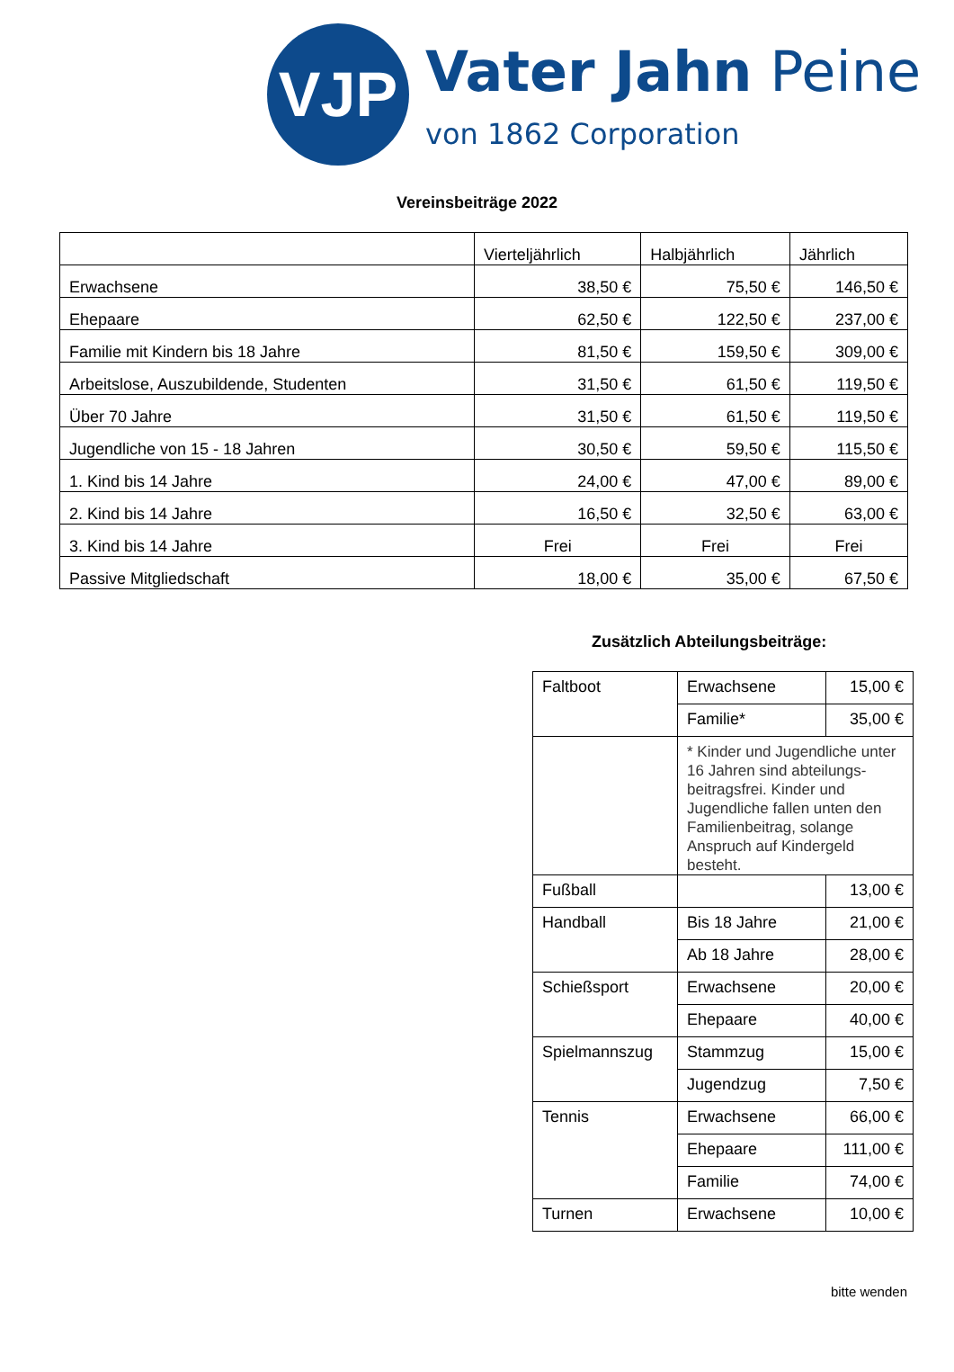VJP
Vater Jahn Peine
von 1862 Corporation
Vereinsbeiträge 2022
| | Vierteljährlich | Halbjährlich | Jährlich |
| --- | --- | --- | --- |
| Erwachsene | 38,50 € | 75,50 € | 146,50 € |
| Ehepaare | 62,50 € | 122,50 € | 237,00 € |
| Familie mit Kindern bis 18 Jahre | 81,50 € | 159,50 € | 309,00 € |
| Arbeitslose, Auszubildende, Studenten | 31,50 € | 61,50 € | 119,50 € |
| Über 70 Jahre | 31,50 € | 61,50 € | 119,50 € |
| Jugendliche von 15 - 18 Jahren | 30,50 € | 59,50 € | 115,50 € |
| 1. Kind bis 14 Jahre | 24,00 € | 47,00 € | 89,00 € |
| 2. Kind bis 14 Jahre | 16,50 € | 32,50 € | 63,00 € |
| 3. Kind bis 14 Jahre | Frei | Frei | Frei |
| Passive Mitgliedschaft | 18,00 € | 35,00 € | 67,50 € |
Zusätzlich Abteilungsbeiträge:
| Faltboot | Erwachsene | 15,00 € |
| | Familie* | 35,00 € |
| | * Kinder und Jugendliche unter 16 Jahren sind abteilungs-beitragsfrei. Kinder und Jugendliche fallen unten den Familienbeitrag, solange Anspruch auf Kindergeld besteht. | |
| Fußball | | 13,00 € |
| Handball | Bis 18 Jahre | 21,00 € |
| | Ab 18 Jahre | 28,00 € |
| Schießsport | Erwachsene | 20,00 € |
| | Ehepaare | 40,00 € |
| Spielmannszug | Stammzug | 15,00 € |
| | Jugendzug | 7,50 € |
| Tennis | Erwachsene | 66,00 € |
| | Ehepaare | 111,00 € |
| | Familie | 74,00 € |
| Turnen | Erwachsene | 10,00 € |
bitte wenden